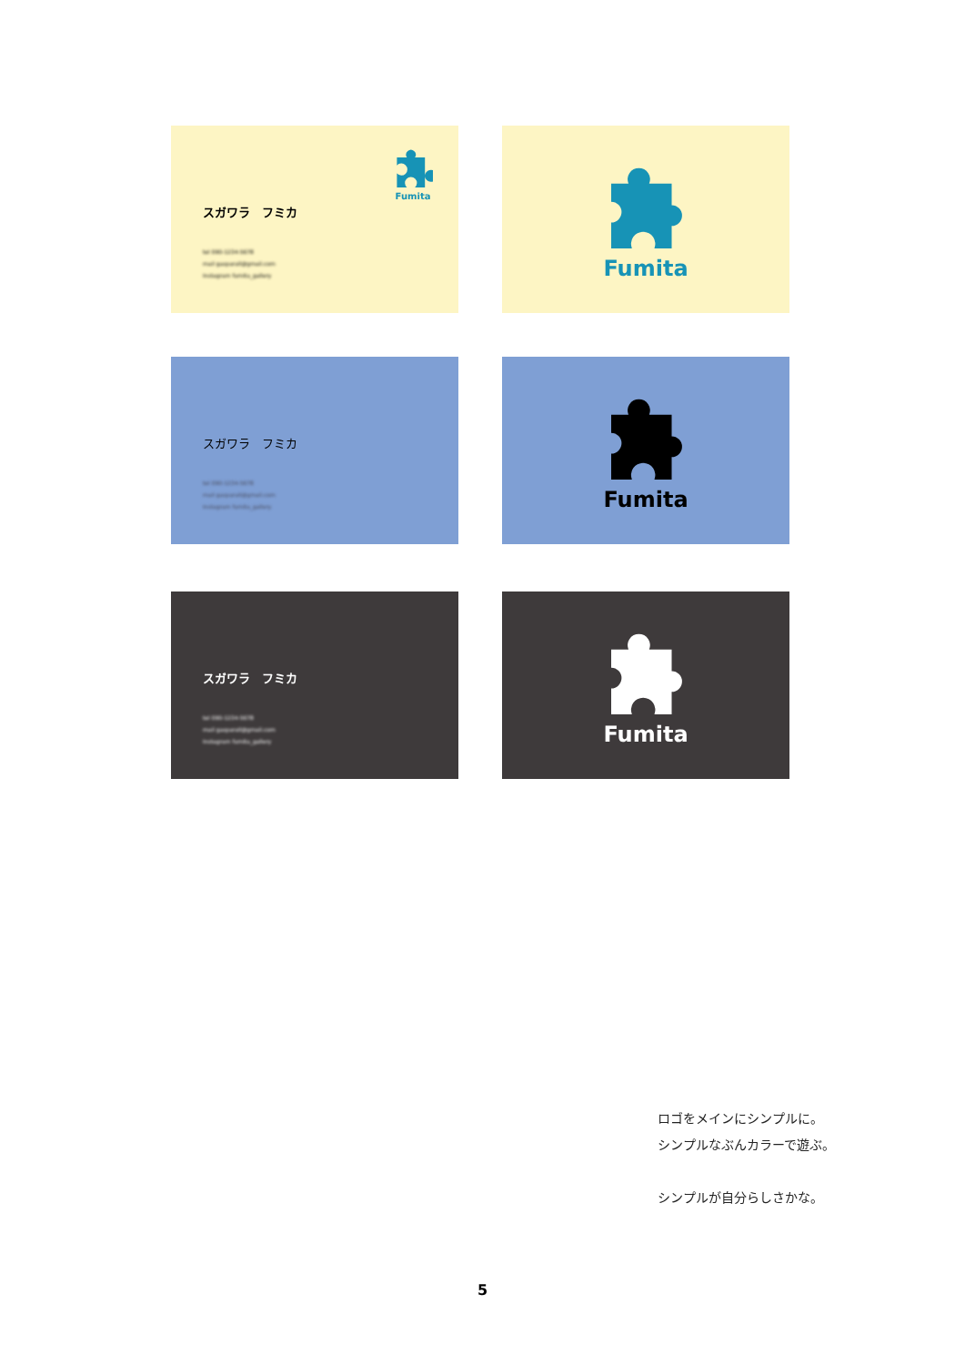Fumita
スガワラ　フミカ
tel 090-1234-5678
mail gasparall@gmail.com
Instagram fumita_gallery
Fumita
スガワラ　フミカ
tel 090-1234-5678
mail gasparall@gmail.com
Instagram fumita_gallery
Fumita
スガワラ　フミカ
tel 090-1234-5678
mail gasparall@gmail.com
Instagram fumita_gallery
Fumita
ロゴをメインにシンプルに。
シンプルなぶんカラーで遊ぶ。
シンプルが自分らしさかな。
5